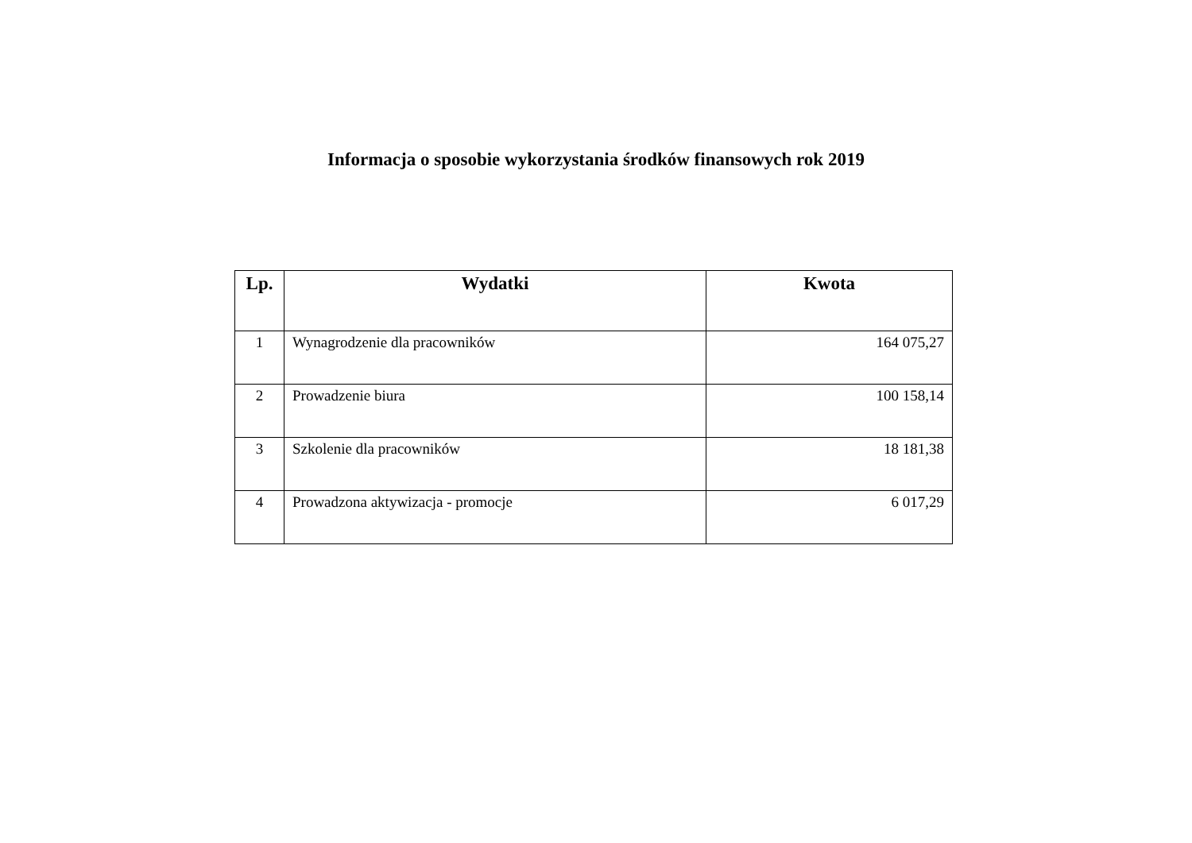Informacja o sposobie wykorzystania środków finansowych rok 2019
| Lp. | Wydatki | Kwota |
| --- | --- | --- |
| 1 | Wynagrodzenie dla pracowników | 164 075,27 |
| 2 | Prowadzenie biura | 100 158,14 |
| 3 | Szkolenie dla pracowników | 18 181,38 |
| 4 | Prowadzona aktywizacja - promocje | 6 017,29 |